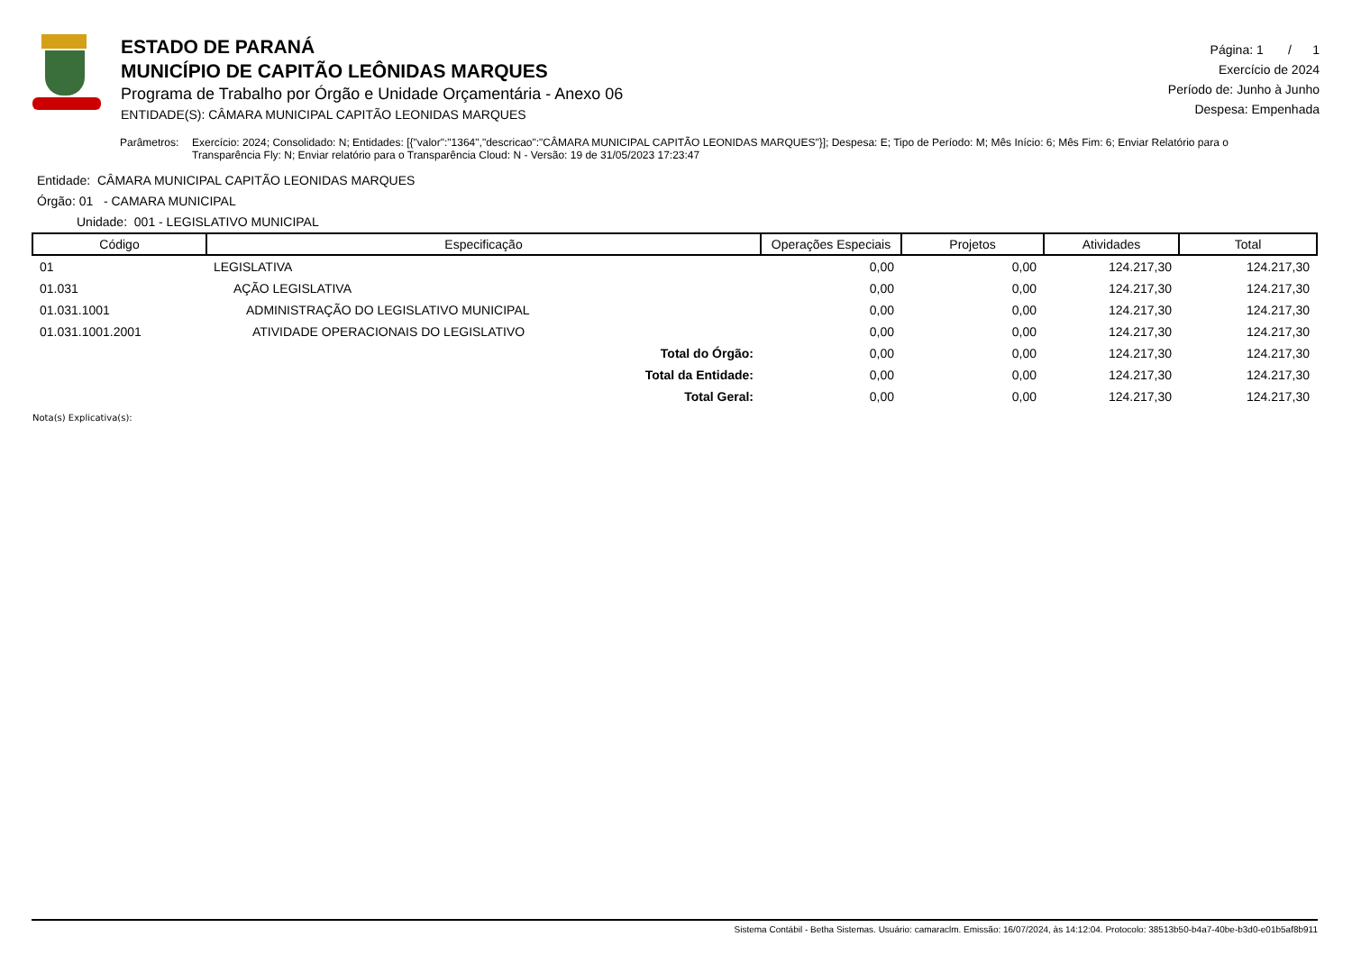ESTADO DE PARANÁ
MUNICÍPIO DE CAPITÃO LEÔNIDAS MARQUES
Programa de Trabalho por Órgão e Unidade Orçamentária - Anexo 06
ENTIDADE(S): CÂMARA MUNICIPAL CAPITÃO LEONIDAS MARQUES
Página: 1 / 1
Exercício de 2024
Período de: Junho à Junho
Despesa: Empenhada
Parâmetros: Exercício: 2024; Consolidado: N; Entidades: [{"valor":"1364","descricao":"CÂMARA MUNICIPAL CAPITÃO LEONIDAS MARQUES"}]; Despesa: E; Tipo de Período: M; Mês Início: 6; Mês Fim: 6; Enviar Relatório para o Transparência Fly: N; Enviar relatório para o Transparência Cloud: N - Versão: 19 de 31/05/2023 17:23:47
Entidade: CÂMARA MUNICIPAL CAPITÃO LEONIDAS MARQUES
Órgão: 01 - CAMARA MUNICIPAL
Unidade: 001 - LEGISLATIVO MUNICIPAL
| Código | Especificação | Operações Especiais | Projetos | Atividades | Total |
| --- | --- | --- | --- | --- | --- |
| 01 | LEGISLATIVA | 0,00 | 0,00 | 124.217,30 | 124.217,30 |
| 01.031 | AÇÃO LEGISLATIVA | 0,00 | 0,00 | 124.217,30 | 124.217,30 |
| 01.031.1001 | ADMINISTRAÇÃO DO LEGISLATIVO MUNICIPAL | 0,00 | 0,00 | 124.217,30 | 124.217,30 |
| 01.031.1001.2001 | ATIVIDADE OPERACIONAIS DO LEGISLATIVO | 0,00 | 0,00 | 124.217,30 | 124.217,30 |
| | Total do Órgão: | 0,00 | 0,00 | 124.217,30 | 124.217,30 |
| | Total da Entidade: | 0,00 | 0,00 | 124.217,30 | 124.217,30 |
| | Total Geral: | 0,00 | 0,00 | 124.217,30 | 124.217,30 |
Nota(s) Explicativa(s):
Sistema Contábil - Betha Sistemas. Usuário: camaraclm. Emissão: 16/07/2024, às 14:12:04. Protocolo: 38513b50-b4a7-40be-b3d0-e01b5af8b911